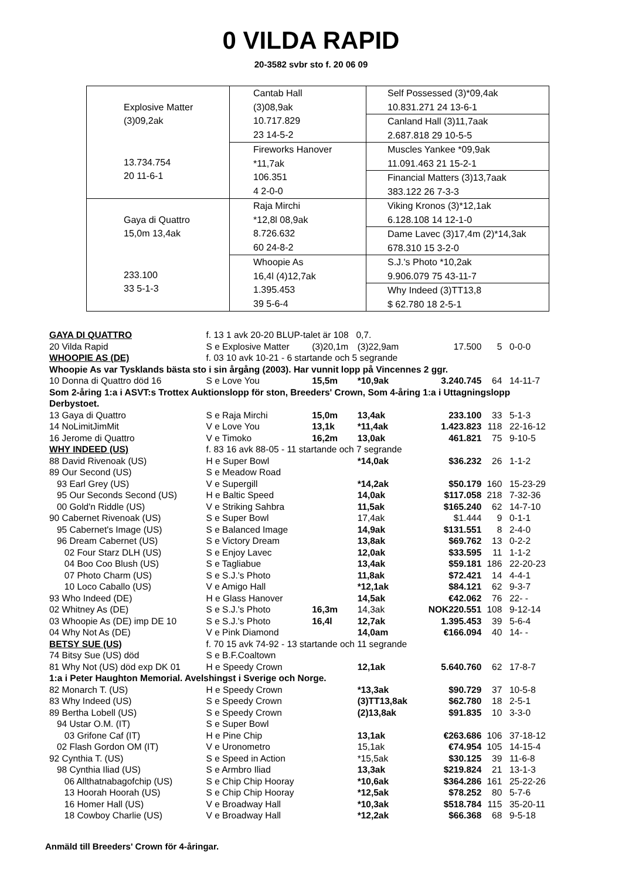0 VILDA RAPID
20-3582 svbr sto f. 20 06 09
| Explosive Matter (3)09,2ak 13.734.754 20 11-6-1 | Cantab Hall (3)08,9ak 10.717.829 23 14-5-2 | Self Possessed (3)*09,4ak 10.831.271 24 13-6-1 |
| | | Canland Hall (3)11,7aak 2.687.818 29 10-5-5 |
| | Fireworks Hanover *11,7ak 106.351 4 2-0-0 | Muscles Yankee *09,9ak 11.091.463 21 15-2-1 |
| | | Financial Matters (3)13,7aak 383.122 26 7-3-3 |
| Gaya di Quattro 15,0m 13,4ak 233.100 33 5-1-3 | Raja Mirchi *12,8l 08,9ak 8.726.632 60 24-8-2 | Viking Kronos (3)*12,1ak 6.128.108 14 12-1-0 |
| | | Dame Lavec (3)17,4m (2)*14,3ak 678.310 15 3-2-0 |
| | Whoopie As 16,4l (4)12,7ak 1.395.453 39 5-6-4 | S.J.'s Photo *10,2ak 9.906.079 75 43-11-7 |
| | | Why Indeed (3)TT13,8 $ 62.780 18 2-5-1 |
| GAYA DI QUATTRO | f. 13 1 avk 20-20 BLUP-talet är 108 0,7. | | | | | |
| 20 Vilda Rapid | S e Explosive Matter | (3)20,1m | (3)22,9am | 17.500 | 5 | 0-0-0 |
| WHOOPIE AS (DE) | f. 03 10 avk 10-21 - 6 startande och 5 segrande | | | | | |
| Whoopie As var Tysklands bästa sto i sin årgång (2003). Har vunnit lopp på Vincennes 2 ggr. | | | | | | |
| 10 Donna di Quattro död 16 | S e Love You | 15,5m | *10,9ak | 3.240.745 | 64 | 14-11-7 |
| Som 2-åring 1:a i ASVT:s Trottex Auktionslopp för ston, Breeders' Crown, Som 4-åring 1:a i Uttagningslopp Derbystoet. | | | | | | |
| 13 Gaya di Quattro | S e Raja Mirchi | 15,0m | 13,4ak | 233.100 | 33 | 5-1-3 |
| 14 NoLimitJimMit | V e Love You | 13,1k | *11,4ak | 1.423.823 | 118 | 22-16-12 |
| 16 Jerome di Quattro | V e Timoko | 16,2m | 13,0ak | 461.821 | 75 | 9-10-5 |
| WHY INDEED (US) | f. 83 16 avk 88-05 - 11 startande och 7 segrande | | | | | |
| 88 David Rivenoak (US) | H e Super Bowl | | *14,0ak | $36.232 | 26 | 1-1-2 |
| 89 Our Second (US) | S e Meadow Road | | | | | |
| 93 Earl Grey (US) | V e Supergill | | *14,2ak | $50.179 | 160 | 15-23-29 |
| 95 Our Seconds Second (US) | H e Baltic Speed | | 14,0ak | $117.058 | 218 | 7-32-36 |
| 00 Gold'n Riddle (US) | V e Striking Sahbra | | 11,5ak | $165.240 | 62 | 14-7-10 |
| 90 Cabernet Rivenoak (US) | S e Super Bowl | | 17,4ak | $1.444 | 9 | 0-1-1 |
| 95 Cabernet's Image (US) | S e Balanced Image | | 14,9ak | $131.551 | 8 | 2-4-0 |
| 96 Dream Cabernet (US) | S e Victory Dream | | 13,8ak | $69.762 | 13 | 0-2-2 |
| 02 Four Starz DLH (US) | S e Enjoy Lavec | | 12,0ak | $33.595 | 11 | 1-1-2 |
| 04 Boo Coo Blush (US) | S e Tagliabue | | 13,4ak | $59.181 | 186 | 22-20-23 |
| 07 Photo Charm (US) | S e S.J.'s Photo | | 11,8ak | $72.421 | 14 | 4-4-1 |
| 10 Loco Caballo (US) | V e Amigo Hall | | *12,1ak | $84.121 | 62 | 9-3-7 |
| 93 Who Indeed (DE) | H e Glass Hanover | | 14,5ak | €42.062 | 76 | 22- - |
| 02 Whitney As (DE) | S e S.J.'s Photo | 16,3m | 14,3ak | NOK220.551 | 108 | 9-12-14 |
| 03 Whoopie As (DE) imp DE 10 | S e S.J.'s Photo | 16,4l | 12,7ak | 1.395.453 | 39 | 5-6-4 |
| 04 Why Not As (DE) | V e Pink Diamond | | 14,0am | €166.094 | 40 | 14- - |
| BETSY SUE (US) | f. 70 15 avk 74-92 - 13 startande och 11 segrande | | | | | |
| 74 Bitsy Sue (US) död | S e B.F.Coaltown | | | | | |
| 81 Why Not (US) död exp DK 01 | H e Speedy Crown | | 12,1ak | 5.640.760 | 62 | 17-8-7 |
| 1:a i Peter Haughton Memorial. Avelshingst i Sverige och Norge. | | | | | | |
| 82 Monarch T. (US) | H e Speedy Crown | | *13,3ak | $90.729 | 37 | 10-5-8 |
| 83 Why Indeed (US) | S e Speedy Crown | | (3)TT13,8ak | $62.780 | 18 | 2-5-1 |
| 89 Bertha Lobell (US) | S e Speedy Crown | | (2)13,8ak | $91.835 | 10 | 3-3-0 |
| 94 Ustar O.M. (IT) | S e Super Bowl | | | | | |
| 03 Grifone Caf (IT) | H e Pine Chip | | 13,1ak | €263.686 | 106 | 37-18-12 |
| 02 Flash Gordon OM (IT) | V e Uronometro | | 15,1ak | €74.954 | 105 | 14-15-4 |
| 92 Cynthia T. (US) | S e Speed in Action | | *15,5ak | $30.125 | 39 | 11-6-8 |
| 98 Cynthia Iliad (US) | S e Armbro Iliad | | 13,3ak | $219.824 | 21 | 13-1-3 |
| 06 Allthatnabagofchip (US) | S e Chip Chip Hooray | | *10,6ak | $364.286 | 161 | 25-22-26 |
| 13 Hoorah Hoorah (US) | S e Chip Chip Hooray | | *12,5ak | $78.252 | 80 | 5-7-6 |
| 16 Homer Hall (US) | V e Broadway Hall | | *10,3ak | $518.784 | 115 | 35-20-11 |
| 18 Cowboy Charlie (US) | V e Broadway Hall | | *12,2ak | $66.368 | 68 | 9-5-18 |
Anmäld till Breeders' Crown för 4-åringar.